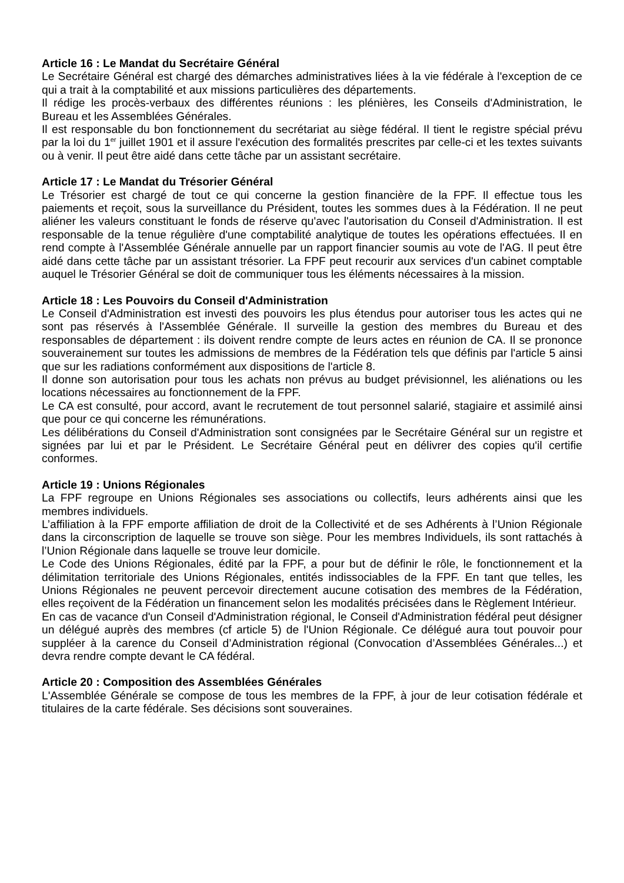Article 16 : Le Mandat du Secrétaire Général
Le Secrétaire Général est chargé des démarches administratives liées à la vie fédérale à l'exception de ce qui a trait à la comptabilité et aux missions particulières des départements.
Il rédige les procès-verbaux des différentes réunions : les plénières, les Conseils d'Administration, le Bureau et les Assemblées Générales.
Il est responsable du bon fonctionnement du secrétariat au siège fédéral. Il tient le registre spécial prévu par la loi du 1<sup>er</sup> juillet 1901 et il assure l'exécution des formalités prescrites par celle-ci et les textes suivants ou à venir. Il peut être aidé dans cette tâche par un assistant secrétaire.
Article 17 : Le Mandat du Trésorier Général
Le Trésorier est chargé de tout ce qui concerne la gestion financière de la FPF. Il effectue tous les paiements et reçoit, sous la surveillance du Président, toutes les sommes dues à la Fédération. Il ne peut aliéner les valeurs constituant le fonds de réserve qu'avec l'autorisation du Conseil d'Administration. Il est responsable de la tenue régulière d'une comptabilité analytique de toutes les opérations effectuées. Il en rend compte à l'Assemblée Générale annuelle par un rapport financier soumis au vote de l'AG. Il peut être aidé dans cette tâche par un assistant trésorier. La FPF peut recourir aux services d'un cabinet comptable auquel le Trésorier Général se doit de communiquer tous les éléments nécessaires à la mission.
Article 18 : Les Pouvoirs du Conseil d'Administration
Le Conseil d'Administration est investi des pouvoirs les plus étendus pour autoriser tous les actes qui ne sont pas réservés à l'Assemblée Générale. Il surveille la gestion des membres du Bureau et des responsables de département : ils doivent rendre compte de leurs actes en réunion de CA. Il se prononce souverainement sur toutes les admissions de membres de la Fédération tels que définis par l'article 5 ainsi que sur les radiations conformément aux dispositions de l'article 8.
Il donne son autorisation pour tous les achats non prévus au budget prévisionnel, les aliénations ou les locations nécessaires au fonctionnement de la FPF.
Le CA est consulté, pour accord, avant le recrutement de tout personnel salarié, stagiaire et assimilé ainsi que pour ce qui concerne les rémunérations.
Les délibérations du Conseil d'Administration sont consignées par le Secrétaire Général sur un registre et signées par lui et par le Président. Le Secrétaire Général peut en délivrer des copies qu'il certifie conformes.
Article 19 : Unions Régionales
La FPF regroupe en Unions Régionales ses associations ou collectifs, leurs adhérents ainsi que les membres individuels.
L’affiliation à la FPF emporte affiliation de droit de la Collectivité et de ses Adhérents à l’Union Régionale dans la circonscription de laquelle se trouve son siège. Pour les membres Individuels, ils sont rattachés à l’Union Régionale dans laquelle se trouve leur domicile.
Le Code des Unions Régionales, édité par la FPF, a pour but de définir le rôle, le fonctionnement et la délimitation territoriale des Unions Régionales, entités indissociables de la FPF. En tant que telles, les Unions Régionales ne peuvent percevoir directement aucune cotisation des membres de la Fédération, elles reçoivent de la Fédération un financement selon les modalités précisées dans le Règlement Intérieur.
En cas de vacance d'un Conseil d'Administration régional, le Conseil d'Administration fédéral peut désigner un délégué auprès des membres (cf article 5) de l'Union Régionale. Ce délégué aura tout pouvoir pour suppléer à la carence du Conseil d’Administration régional (Convocation d’Assemblées Générales...) et devra rendre compte devant le CA fédéral.
Article 20 : Composition des Assemblées Générales
L'Assemblée Générale se compose de tous les membres de la FPF, à jour de leur cotisation fédérale et titulaires de la carte fédérale. Ses décisions sont souveraines.